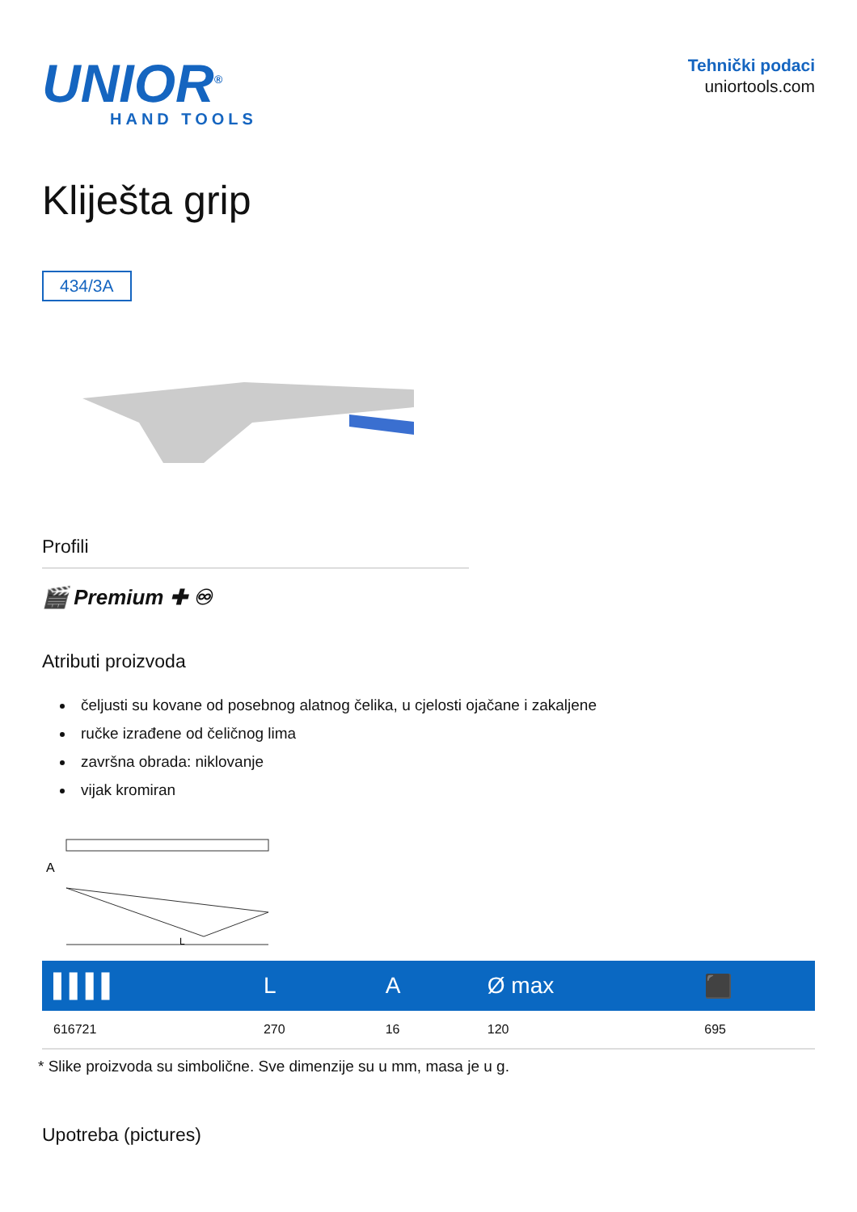UNIOR<sup>®</sup>
HAND TOOLS
Tehnički podaci
uniortools.com
Kliješta grip
434/3A
Profili
🎬 Premium ✚ ♾
Atributi proizvoda
čeljusti su kovane od posebnog alatnog čelika, u cjelosti ojačane i zakaljene
ručke izrađene od čeličnog lima
završna obrada: niklovanje
vijak kromiran
A
L
| ▌▌▌▌ | L | A | Ø max | ⬛ |
| --- | --- | --- | --- | --- |
| 616721 | 270 | 16 | 120 | 695 |
* Slike proizvoda su simbolične. Sve dimenzije su u mm, masa je u g.
Upotreba (pictures)